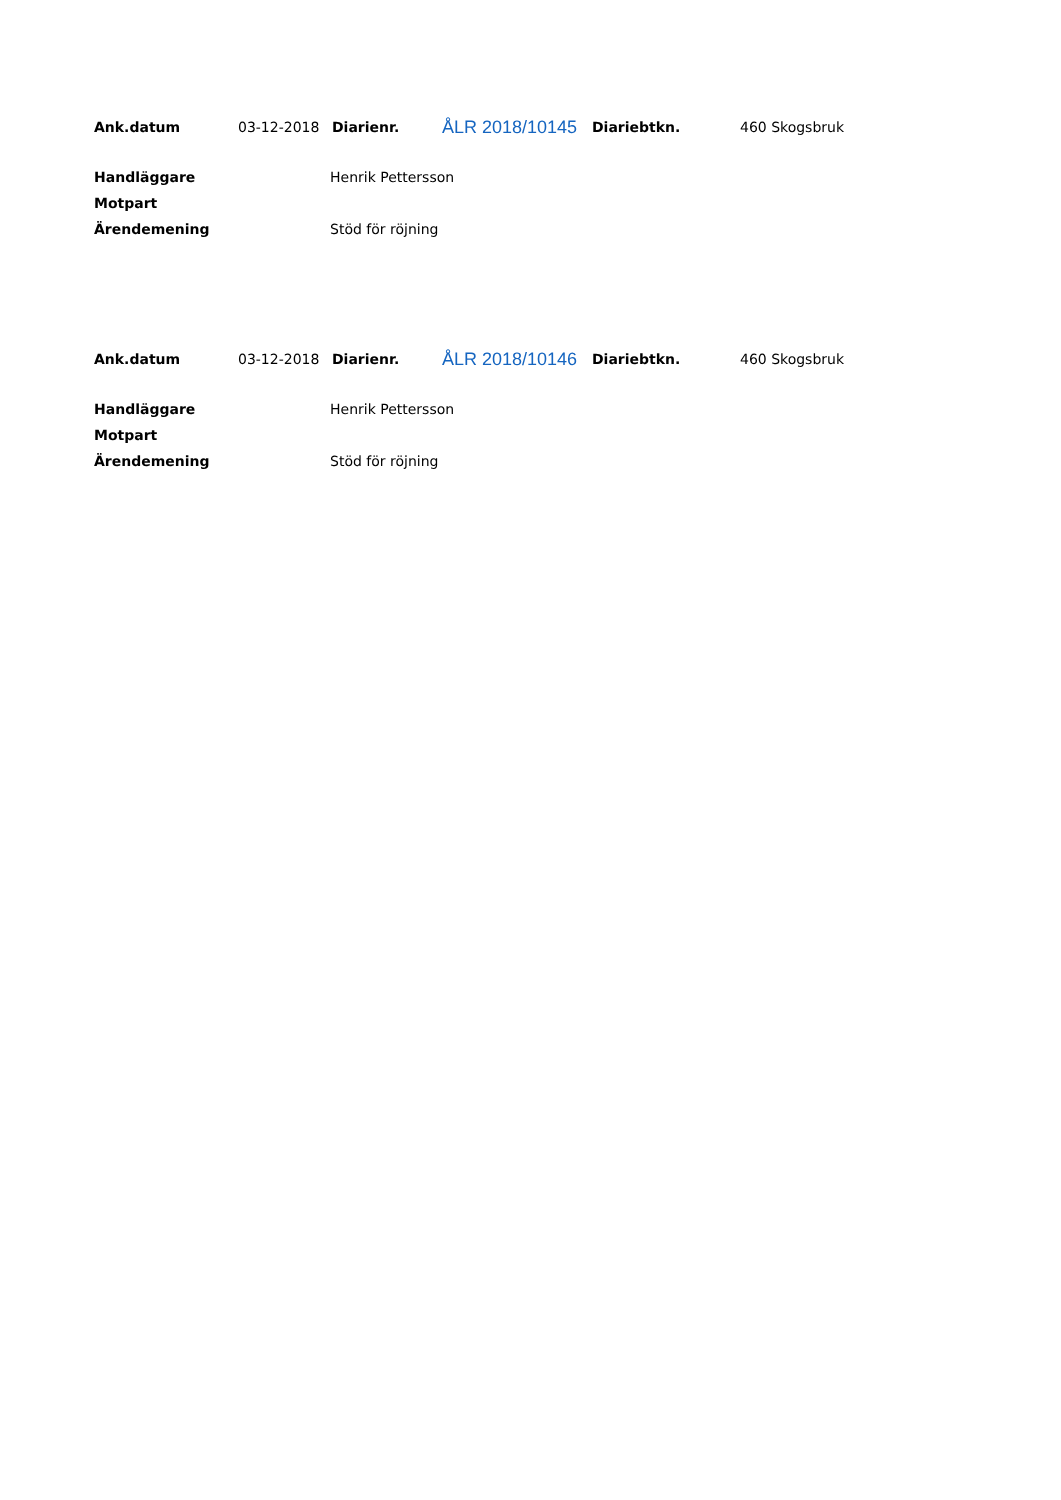| Ank.datum | 03-12-2018 | Diarienr. | ÅLR 2018/10145 | Diariebtkn. | 460 Skogsbruk |
| Handläggare | Henrik Pettersson |
| Motpart | |
| Ärendemening | Stöd för röjning |
| Ank.datum | 03-12-2018 | Diarienr. | ÅLR 2018/10146 | Diariebtkn. | 460 Skogsbruk |
| Handläggare | Henrik Pettersson |
| Motpart | |
| Ärendemening | Stöd för röjning |